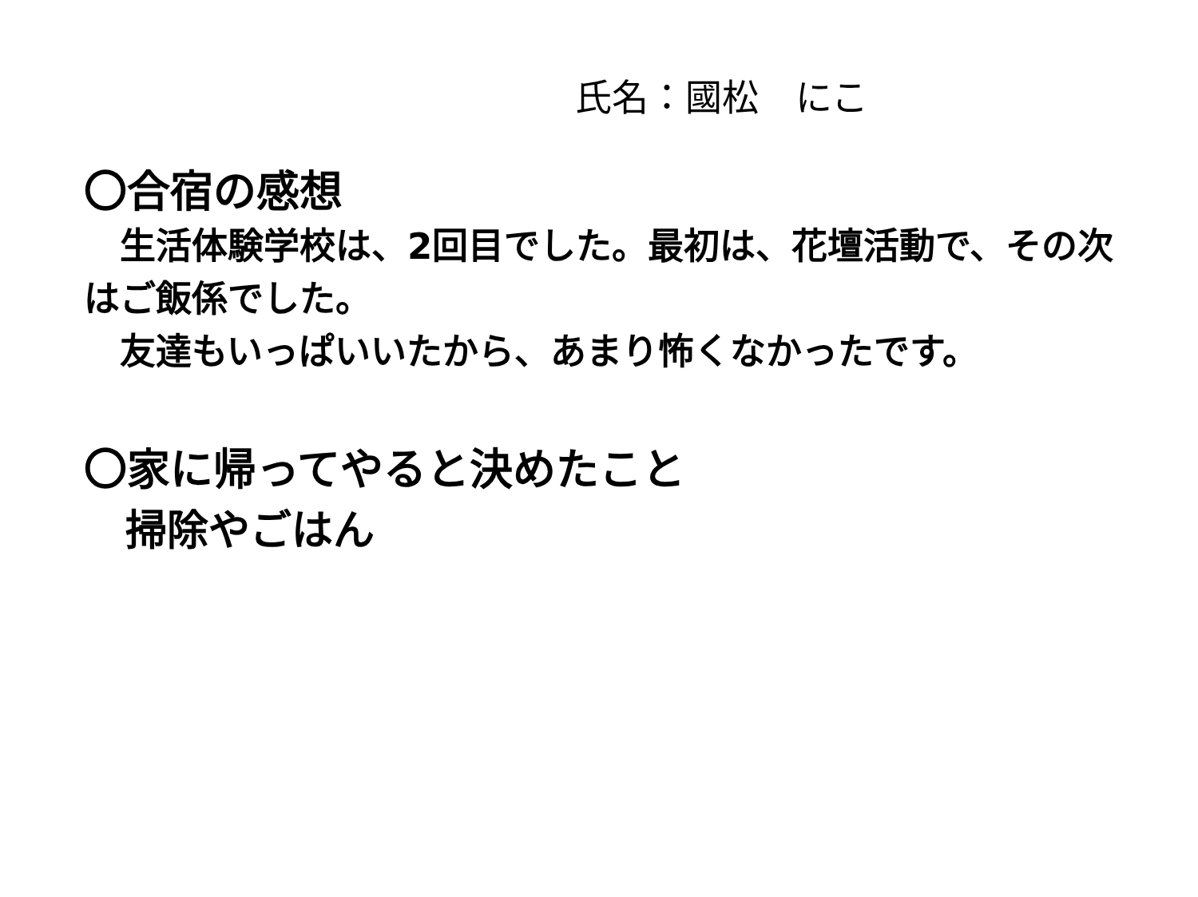氏名：國松　にこ
〇合宿の感想
　生活体験学校は、2回目でした。最初は、花壇活動で、その次はご飯係でした。
　友達もいっぱいいたから、あまり怖くなかったです。
〇家に帰ってやると決めたこと
　掃除やごはん